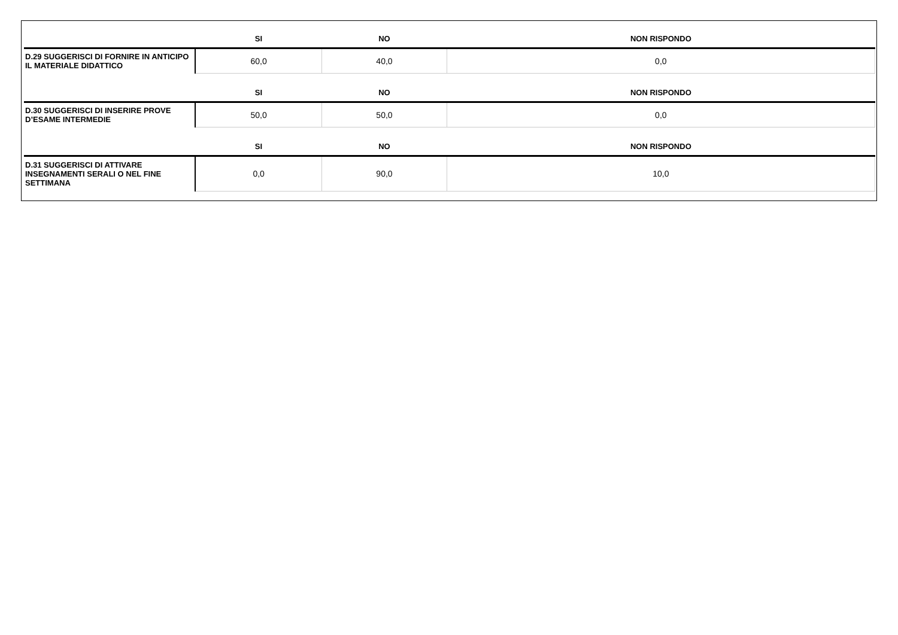| | SI | NO | NON RISPONDO |
| --- | --- | --- | --- |
| D.29 SUGGERISCI DI FORNIRE IN ANTICIPO IL MATERIALE DIDATTICO | 60,0 | 40,0 | 0,0 |
| | SI | NO | NON RISPONDO |
| D.30 SUGGERISCI DI INSERIRE PROVE D’ESAME INTERMEDIE | 50,0 | 50,0 | 0,0 |
| | SI | NO | NON RISPONDO |
| D.31 SUGGERISCI DI ATTIVARE INSEGNAMENTI SERALI O NEL FINE SETTIMANA | 0,0 | 90,0 | 10,0 |